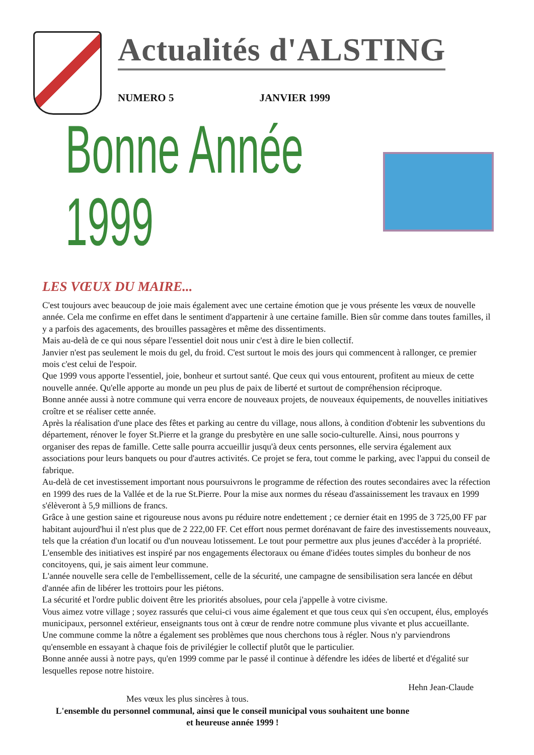Actualités d'ALSTING
NUMERO 5 JANVIER 1999
Bonne Année 1999
LES VŒUX DU MAIRE...
C'est toujours avec beaucoup de joie mais également avec une certaine émotion que je vous présente les vœux de nouvelle année. Cela me confirme en effet dans le sentiment d'appartenir à une certaine famille. Bien sûr comme dans toutes familles, il y a parfois des agacements, des brouilles passagères et même des dissentiments.
Mais au-delà de ce qui nous sépare l'essentiel doit nous unir c'est à dire le bien collectif.
Janvier n'est pas seulement le mois du gel, du froid. C'est surtout le mois des jours qui commencent à rallonger, ce premier mois c'est celui de l'espoir.
Que 1999 vous apporte l'essentiel, joie, bonheur et surtout santé. Que ceux qui vous entourent, profitent au mieux de cette nouvelle année. Qu'elle apporte au monde un peu plus de paix de liberté et surtout de compréhension réciproque.
Bonne année aussi à notre commune qui verra encore de nouveaux projets, de nouveaux équipements, de nouvelles initiatives croître et se réaliser cette année.
Après la réalisation d'une place des fêtes et parking au centre du village, nous allons, à condition d'obtenir les subventions du département, rénover le foyer St.Pierre et la grange du presbytère en une salle socio-culturelle. Ainsi, nous pourrons y organiser des repas de famille. Cette salle pourra accueillir jusqu'à deux cents personnes, elle servira également aux associations pour leurs banquets ou pour d'autres activités. Ce projet se fera, tout comme le parking, avec l'appui du conseil de fabrique.
Au-delà de cet investissement important nous poursuivrons le programme de réfection des routes secondaires avec la réfection en 1999 des rues de la Vallée et de la rue St.Pierre. Pour la mise aux normes du réseau d'assainissement les travaux en 1999 s'élèveront à 5,9 millions de francs.
Grâce à une gestion saine et rigoureuse nous avons pu réduire notre endettement ; ce dernier était en 1995 de 3 725,00 FF par habitant aujourd'hui il n'est plus que de 2 222,00 FF. Cet effort nous permet dorénavant de faire des investissements nouveaux, tels que la création d'un locatif ou d'un nouveau lotissement. Le tout pour permettre aux plus jeunes d'accéder à la propriété.
L'ensemble des initiatives est inspiré par nos engagements électoraux ou émane d'idées toutes simples du bonheur de nos concitoyens, qui, je sais aiment leur commune.
L'année nouvelle sera celle de l'embellissement, celle de la sécurité, une campagne de sensibilisation sera lancée en début d'année afin de libérer les trottoirs pour les piétons.
La sécurité et l'ordre public doivent être les priorités absolues, pour cela j'appelle à votre civisme.
Vous aimez votre village ; soyez rassurés que celui-ci vous aime également et que tous ceux qui s'en occupent, élus, employés municipaux, personnel extérieur, enseignants tous ont à cœur de rendre notre commune plus vivante et plus accueillante.
Une commune comme la nôtre a également ses problèmes que nous cherchons tous à régler. Nous n'y parviendrons qu'ensemble en essayant à chaque fois de privilégier le collectif plutôt que le particulier.
Bonne année aussi à notre pays, qu'en 1999 comme par le passé il continue à défendre les idées de liberté et d'égalité sur lesquelles repose notre histoire.
Hehn Jean-Claude
Mes vœux les plus sincères à tous.
L'ensemble du personnel communal, ainsi que le conseil municipal vous souhaitent une bonne et heureuse année 1999 !